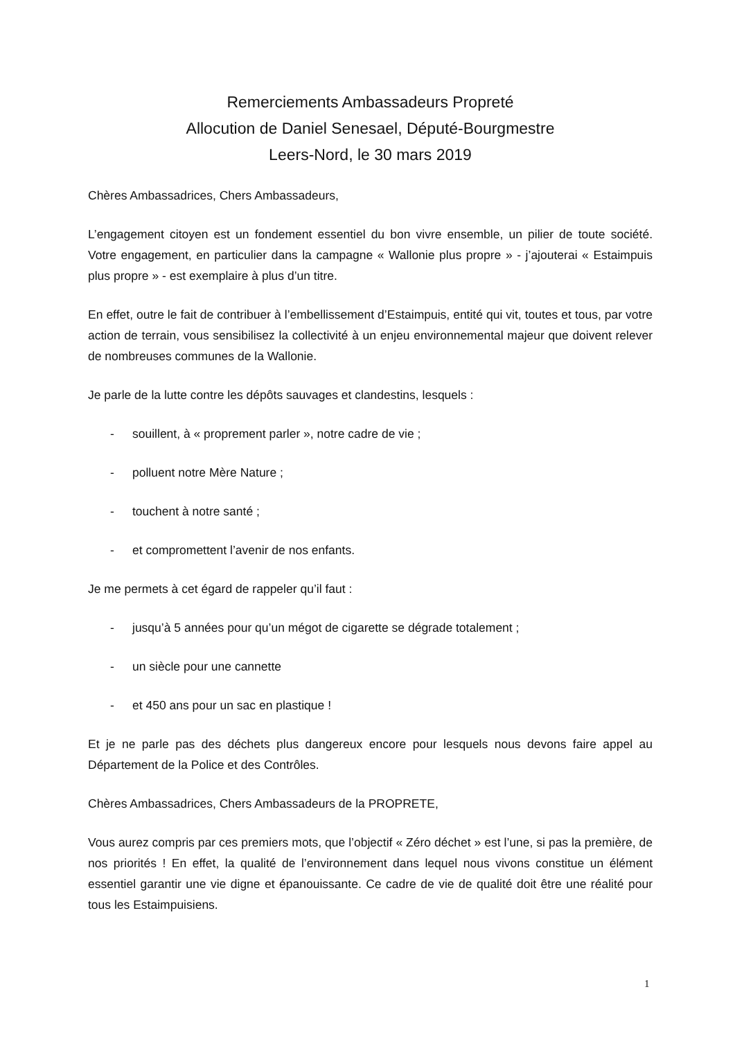Remerciements Ambassadeurs Propreté
Allocution de Daniel Senesael, Député-Bourgmestre
Leers-Nord, le 30 mars 2019
Chères Ambassadrices, Chers Ambassadeurs,
L’engagement citoyen est un fondement essentiel du bon vivre ensemble, un pilier de toute société. Votre engagement, en particulier dans la campagne « Wallonie plus propre » - j’ajouterai « Estaimpuis plus propre » - est exemplaire à plus d’un titre.
En effet, outre le fait de contribuer à l’embellissement d’Estaimpuis, entité qui vit, toutes et tous, par votre action de terrain, vous sensibilisez la collectivité à un enjeu environnemental majeur que doivent relever de nombreuses communes de la Wallonie.
Je parle de la lutte contre les dépôts sauvages et clandestins, lesquels :
- souillent, à « proprement parler », notre cadre de vie ;
- polluent notre Mère Nature ;
- touchent à notre santé ;
- et compromettent l’avenir de nos enfants.
Je me permets à cet égard de rappeler qu’il faut :
- jusqu’à 5 années pour qu’un mégot de cigarette se dégrade totalement ;
- un siècle pour une cannette
- et 450 ans pour un sac en plastique !
Et je ne parle pas des déchets plus dangereux encore pour lesquels nous devons faire appel au Département de la Police et des Contrôles.
Chères Ambassadrices, Chers Ambassadeurs de la PROPRETE,
Vous aurez compris par ces premiers mots, que l’objectif « Zéro déchet » est l’une, si pas la première, de nos priorités ! En effet, la qualité de l’environnement dans lequel nous vivons constitue un élément essentiel garantir une vie digne et épanouissante. Ce cadre de vie de qualité doit être une réalité pour tous les Estaimpuisiens.
1